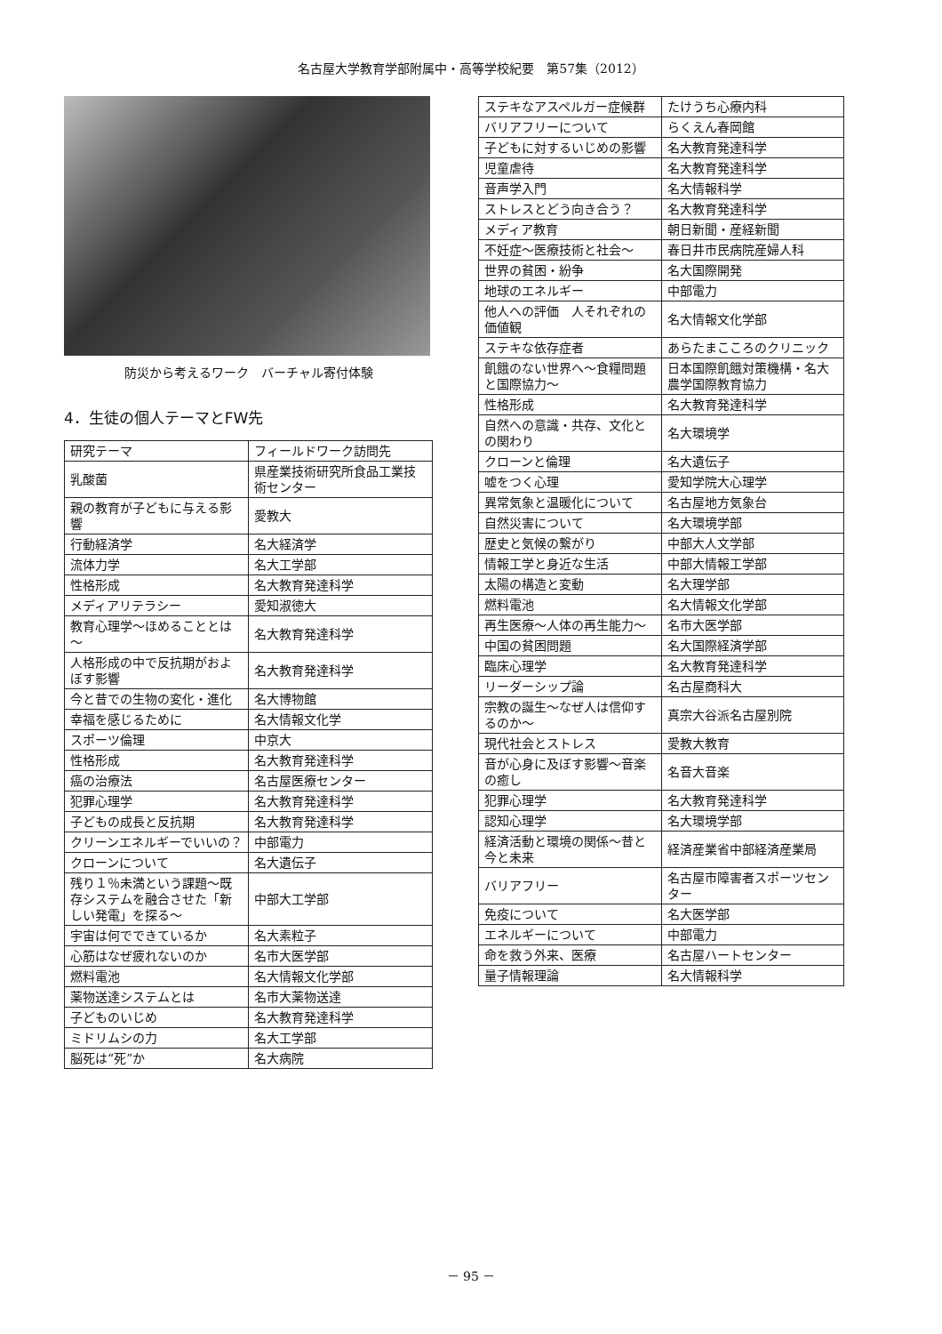名古屋大学教育学部附属中・高等学校紀要　第57集（2012）
防災から考えるワーク　バーチャル寄付体験
4．生徒の個人テーマとFW先
| 研究テーマ | フィールドワーク訪問先 |
| --- | --- |
| 乳酸菌 | 県産業技術研究所食品工業技術センター |
| 親の教育が子どもに与える影響 | 愛教大 |
| 行動経済学 | 名大経済学 |
| 流体力学 | 名大工学部 |
| 性格形成 | 名大教育発達科学 |
| メディアリテラシー | 愛知淑徳大 |
| 教育心理学～ほめることとは～ | 名大教育発達科学 |
| 人格形成の中で反抗期がおよぼす影響 | 名大教育発達科学 |
| 今と昔での生物の変化・進化 | 名大博物館 |
| 幸福を感じるために | 名大情報文化学 |
| スポーツ倫理 | 中京大 |
| 性格形成 | 名大教育発達科学 |
| 癌の治療法 | 名古屋医療センター |
| 犯罪心理学 | 名大教育発達科学 |
| 子どもの成長と反抗期 | 名大教育発達科学 |
| クリーンエネルギーでいいの？ | 中部電力 |
| クローンについて | 名大遺伝子 |
| 残り１％未満という課題～既存システムを融合させた「新しい発電」を探る～ | 中部大工学部 |
| 宇宙は何でできているか | 名大素粒子 |
| 心筋はなぜ疲れないのか | 名市大医学部 |
| 燃料電池 | 名大情報文化学部 |
| 薬物送達システムとは | 名市大薬物送達 |
| 子どものいじめ | 名大教育発達科学 |
| ミドリムシの力 | 名大工学部 |
| 脳死は“死”か | 名大病院 |
| ステキなアスペルガー症候群 | たけうち心療内科 |
| バリアフリーについて | らくえん春岡館 |
| 子どもに対するいじめの影響 | 名大教育発達科学 |
| 児童虐待 | 名大教育発達科学 |
| 音声学入門 | 名大情報科学 |
| ストレスとどう向き合う？ | 名大教育発達科学 |
| メディア教育 | 朝日新聞・産経新聞 |
| 不妊症～医療技術と社会～ | 春日井市民病院産婦人科 |
| 世界の貧困・紛争 | 名大国際開発 |
| 地球のエネルギー | 中部電力 |
| 他人への評価 人それぞれの価値観 | 名大情報文化学部 |
| ステキな依存症者 | あらたまこころのクリニック |
| 飢餓のない世界へ～食糧問題と国際協力～ | 日本国際飢餓対策機構・名大農学国際教育協力 |
| 性格形成 | 名大教育発達科学 |
| 自然への意識・共存、文化との関わり | 名大環境学 |
| クローンと倫理 | 名大遺伝子 |
| 嘘をつく心理 | 愛知学院大心理学 |
| 異常気象と温暖化について | 名古屋地方気象台 |
| 自然災害について | 名大環境学部 |
| 歴史と気候の繋がり | 中部大人文学部 |
| 情報工学と身近な生活 | 中部大情報工学部 |
| 太陽の構造と変動 | 名大理学部 |
| 燃料電池 | 名大情報文化学部 |
| 再生医療～人体の再生能力～ | 名市大医学部 |
| 中国の貧困問題 | 名大国際経済学部 |
| 臨床心理学 | 名大教育発達科学 |
| リーダーシップ論 | 名古屋商科大 |
| 宗教の誕生～なぜ人は信仰するのか～ | 真宗大谷派名古屋別院 |
| 現代社会とストレス | 愛教大教育 |
| 音が心身に及ぼす影響～音楽の癒し | 名音大音楽 |
| 犯罪心理学 | 名大教育発達科学 |
| 認知心理学 | 名大環境学部 |
| 経済活動と環境の関係～昔と今と未来 | 経済産業省中部経済産業局 |
| バリアフリー | 名古屋市障害者スポーツセンター |
| 免疫について | 名大医学部 |
| エネルギーについて | 中部電力 |
| 命を救う外来、医療 | 名古屋ハートセンター |
| 量子情報理論 | 名大情報科学 |
－ 95 －